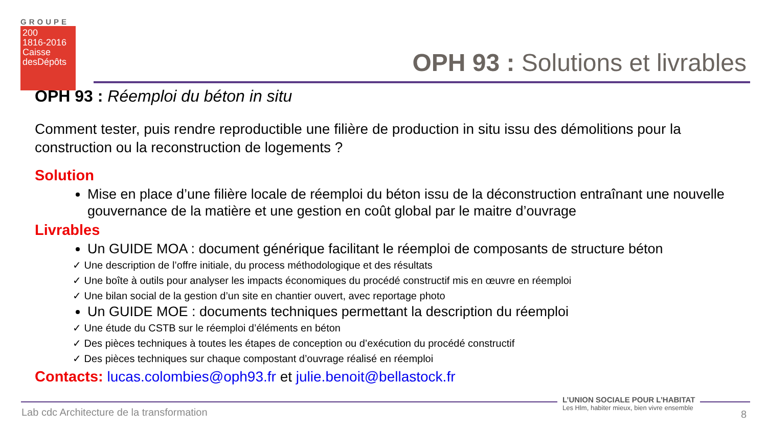GROUPE
200
1816-2016
Caisse
desDépôts
OPH 93 : Solutions et livrables
OPH 93 : Réemploi du béton in situ
Comment tester, puis rendre reproductible une filière de production in situ issu des démolitions pour la construction ou la reconstruction de logements ?
Solution
Mise en place d’une filière locale de réemploi du béton issu de la déconstruction entraînant une nouvelle gouvernance de la matière et une gestion en coût global par le maitre d’ouvrage
Livrables
Un GUIDE MOA : document générique facilitant le réemploi de composants de structure béton
✓ Une description de l’offre initiale, du process méthodologique et des résultats
✓ Une boîte à outils pour analyser les impacts économiques du procédé constructif mis en œuvre en réemploi
✓ Une bilan social de la gestion d’un site en chantier ouvert, avec reportage photo
Un GUIDE MOE : documents techniques permettant la description du réemploi
✓ Une étude du CSTB sur le réemploi d’éléments en béton
✓ Des pièces techniques à toutes les étapes de conception ou d’exécution du procédé constructif
✓ Des pièces techniques sur chaque compostant d’ouvrage réalisé en réemploi
Contacts: lucas.colombies@oph93.fr et julie.benoit@bellastock.fr
Lab cdc Architecture de la transformation
L’UNION SOCIALE POUR L’HABITAT
Les Hlm, habiter mieux, bien vivre ensemble
8